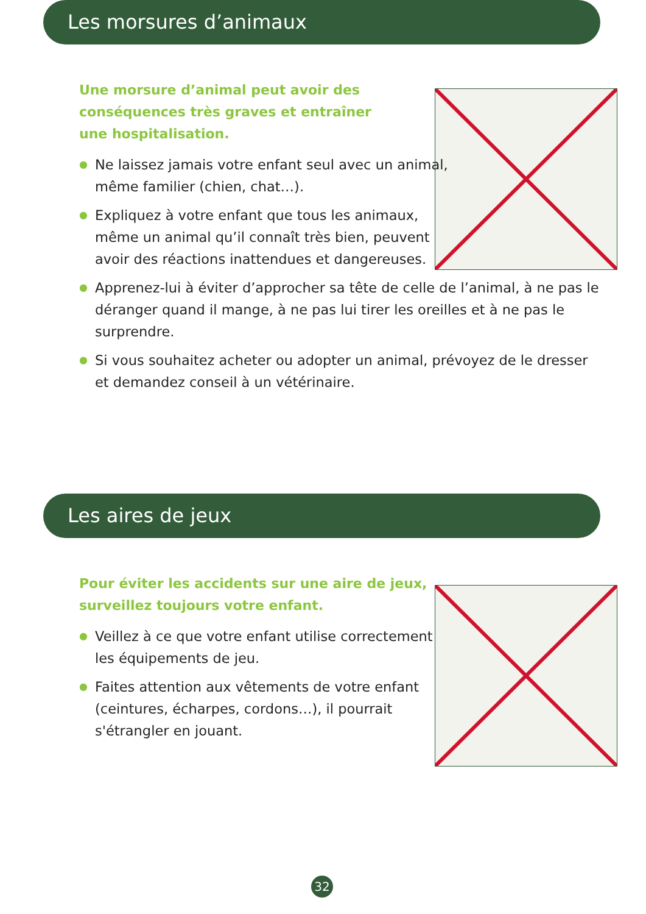Les morsures d’animaux
Une morsure d’animal peut avoir des
conséquences très graves et entraîner
une hospitalisation.
● Ne laissez jamais votre enfant seul avec un animal,
même familier (chien, chat…).
● Expliquez à votre enfant que tous les animaux,
même un animal qu’il connaît très bien, peuvent
avoir des réactions inattendues et dangereuses.
● Apprenez-lui à éviter d’approcher sa tête de celle de l’animal, à ne pas le déranger quand il mange, à ne pas lui tirer les oreilles et à ne pas le surprendre.
● Si vous souhaitez acheter ou adopter un animal, prévoyez de le dresser et demandez conseil à un vétérinaire.
Les aires de jeux
Pour éviter les accidents sur une aire de jeux,
surveillez toujours votre enfant.
● Veillez à ce que votre enfant utilise correctement
les équipements de jeu.
● Faites attention aux vêtements de votre enfant
(ceintures, écharpes, cordons…), il pourrait
s'étrangler en jouant.
32